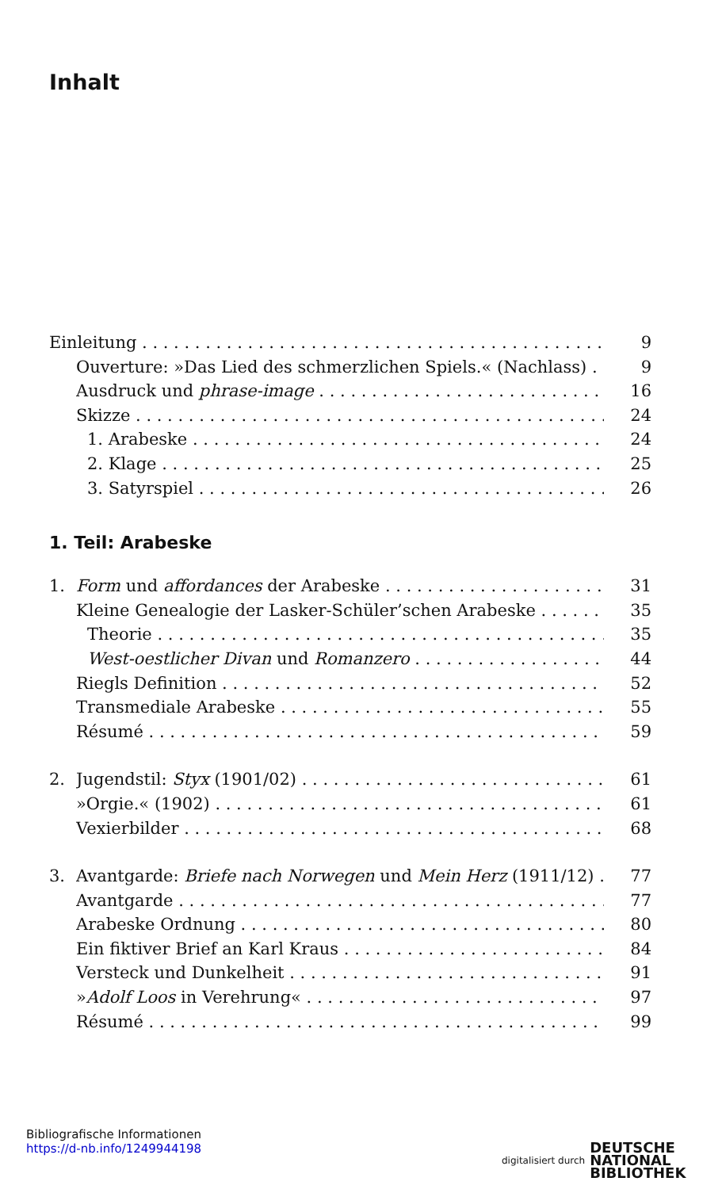Inhalt
Einleitung 9
Ouverture: »Das Lied des schmerzlichen Spiels.« (Nachlass) 9
Ausdruck und phrase-image 16
Skizze 24
1. Arabeske 24
2. Klage 25
3. Satyrspiel 26
1. Teil: Arabeske
1. Form und affordances der Arabeske 31
Kleine Genealogie der Lasker-Schüler’schen Arabeske 35
Theorie 35
West-oestlicher Divan und Romanzero 44
Riegls Definition 52
Transmediale Arabeske 55
Résumé 59
2. Jugendstil: Styx (1901/02) 61
»Orgie.« (1902) 61
Vexierbilder 68
3. Avantgarde: Briefe nach Norwegen und Mein Herz (1911/12) 77
Avantgarde 77
Arabeske Ordnung 80
Ein fiktiver Brief an Karl Kraus 84
Versteck und Dunkelheit 91
»Adolf Loos in Verehrung« 97
Résumé 99
Bibliografische Informationen
https://d-nb.info/1249944198
digitalisiert durch DEUTSCHE
NATIONAL
BIBLIOTHEK